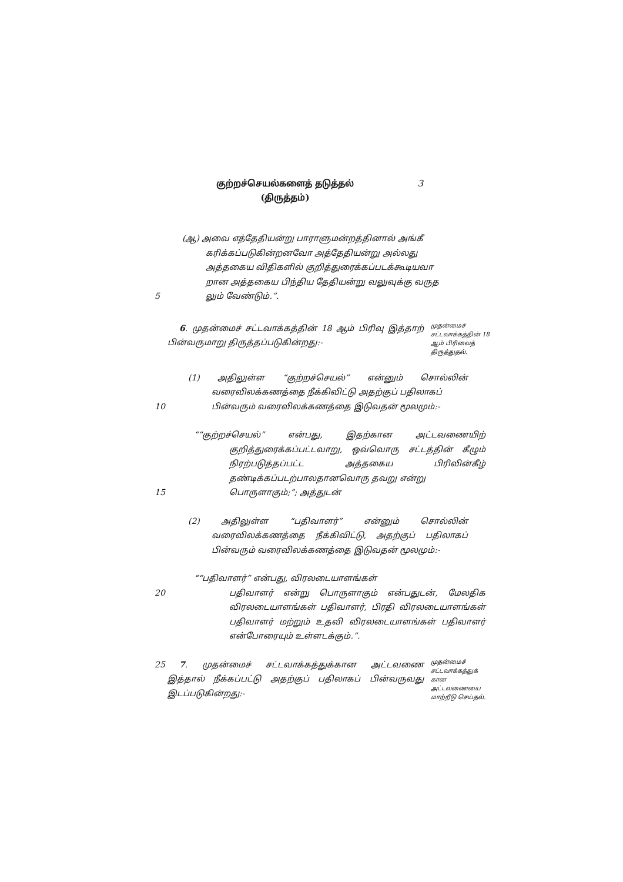குற்றச்செயல்களைத் தடுத்தல்
(திருத்தம்)
3
(ஆ) அவை எத்தேதியன்று பாராளுமன்றத்தினால் அங்கீ
கரிக்கப்படுகின்றனவோ அத்தேதியன்று அல்லது
அத்தகைய விதிகளில் குறித்துரைக்கப்படக்கூடியவா
றான அத்தகைய பிந்திய தேதியன்று வலுவுக்கு வருத
5 லும் வேண்டும்.”.
6. முதன்மைச் சட்டவாக்கத்தின் 18 ஆம் பிரிவு இத்தாற் பின்வருமாறு திருத்தப்படுகின்றது:-
முதன்மைச் சட்டவாக்கத்தின் 18 ஆம் பிரிவைத் திருத்துதல்.
(1) அதிலுள்ள “குற்றச்செயல்” என்னும் சொல்லின் வரைவிலக்கணத்தை நீக்கிவிட்டு அதற்குப் பதிலாகப்
10 பின்வரும் வரைவிலக்கணத்தை இடுவதன் மூலமும்:-
““குற்றச்செயல்” என்பது, இதற்கான அட்டவணையிற் குறித்துரைக்கப்பட்டவாறு, ஒவ்வொரு சட்டத்தின் கீழும் நிரற்படுத்தப்பட்ட அத்தகைய பிரிவின்கீழ் தண்டிக்கப்படற்பாலதானவொரு தவறு என்று
15 பொருளாகும்;”; அத்துடன்
(2) அதிலுள்ள “பதிவாளர்” என்னும் சொல்லின் வரைவிலக்கணத்தை நீக்கிவிட்டு, அதற்குப் பதிலாகப் பின்வரும் வரைவிலக்கணத்தை இடுவதன் மூலமும்:-
““பதிவாளர்” என்பது, விரலடையாளங்கள்
20 பதிவாளர் என்று பொருளாகும் என்பதுடன், மேலதிக விரலடையாளங்கள் பதிவாளர், பிரதி விரலடையாளங்கள் பதிவாளர் மற்றும் உதவி விரலடையாளங்கள் பதிவாளர் என்போரையும் உள்ளடக்கும்.”.
25 7. முதன்மைச் சட்டவாக்கத்துக்கான அட்டவணை இத்தால் நீக்கப்பட்டு அதற்குப் பதிலாகப் பின்வருவது இடப்படுகின்றது:-
முதன்மைச் சட்டவாக்கத்துக் கான அட்டவணையை மாற்றீடு செய்தல்.